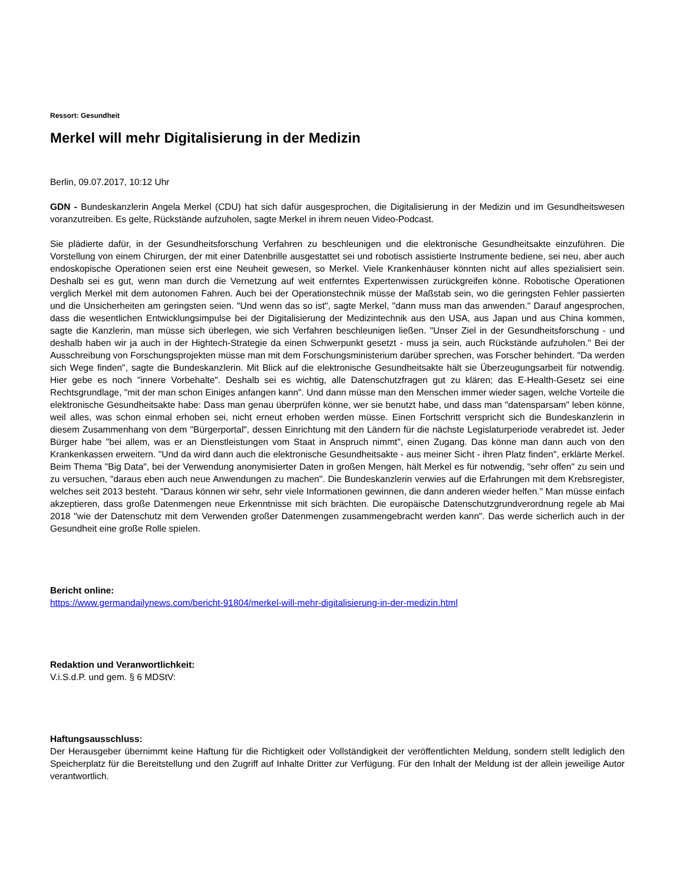Ressort: Gesundheit
Merkel will mehr Digitalisierung in der Medizin
Berlin, 09.07.2017, 10:12 Uhr
GDN - Bundeskanzlerin Angela Merkel (CDU) hat sich dafür ausgesprochen, die Digitalisierung in der Medizin und im Gesundheitswesen voranzutreiben. Es gelte, Rückstände aufzuholen, sagte Merkel in ihrem neuen Video-Podcast.
Sie plädierte dafür, in der Gesundheitsforschung Verfahren zu beschleunigen und die elektronische Gesundheitsakte einzuführen. Die Vorstellung von einem Chirurgen, der mit einer Datenbrille ausgestattet sei und robotisch assistierte Instrumente bediene, sei neu, aber auch endoskopische Operationen seien erst eine Neuheit gewesen, so Merkel. Viele Krankenhäuser könnten nicht auf alles spezialisiert sein. Deshalb sei es gut, wenn man durch die Vernetzung auf weit entferntes Expertenwissen zurückgreifen könne. Robotische Operationen verglich Merkel mit dem autonomen Fahren. Auch bei der Operationstechnik müsse der Maßstab sein, wo die geringsten Fehler passierten und die Unsicherheiten am geringsten seien. "Und wenn das so ist", sagte Merkel, "dann muss man das anwenden." Darauf angesprochen, dass die wesentlichen Entwicklungsimpulse bei der Digitalisierung der Medizintechnik aus den USA, aus Japan und aus China kommen, sagte die Kanzlerin, man müsse sich überlegen, wie sich Verfahren beschleunigen ließen. "Unser Ziel in der Gesundheitsforschung - und deshalb haben wir ja auch in der Hightech-Strategie da einen Schwerpunkt gesetzt - muss ja sein, auch Rückstände aufzuholen." Bei der Ausschreibung von Forschungsprojekten müsse man mit dem Forschungsministerium darüber sprechen, was Forscher behindert. "Da werden sich Wege finden", sagte die Bundeskanzlerin. Mit Blick auf die elektronische Gesundheitsakte hält sie Überzeugungsarbeit für notwendig. Hier gebe es noch "innere Vorbehalte". Deshalb sei es wichtig, alle Datenschutzfragen gut zu klären; das E-Health-Gesetz sei eine Rechtsgrundlage, "mit der man schon Einiges anfangen kann". Und dann müsse man den Menschen immer wieder sagen, welche Vorteile die elektronische Gesundheitsakte habe: Dass man genau überprüfen könne, wer sie benutzt habe, und dass man "datensparsam" leben könne, weil alles, was schon einmal erhoben sei, nicht erneut erhoben werden müsse. Einen Fortschritt verspricht sich die Bundeskanzlerin in diesem Zusammenhang von dem "Bürgerportal", dessen Einrichtung mit den Ländern für die nächste Legislaturperiode verabredet ist. Jeder Bürger habe "bei allem, was er an Dienstleistungen vom Staat in Anspruch nimmt", einen Zugang. Das könne man dann auch von den Krankenkassen erweitern. "Und da wird dann auch die elektronische Gesundheitsakte - aus meiner Sicht - ihren Platz finden", erklärte Merkel. Beim Thema "Big Data", bei der Verwendung anonymisierter Daten in großen Mengen, hält Merkel es für notwendig, "sehr offen" zu sein und zu versuchen, "daraus eben auch neue Anwendungen zu machen". Die Bundeskanzlerin verwies auf die Erfahrungen mit dem Krebsregister, welches seit 2013 besteht. "Daraus können wir sehr, sehr viele Informationen gewinnen, die dann anderen wieder helfen." Man müsse einfach akzeptieren, dass große Datenmengen neue Erkenntnisse mit sich brächten. Die europäische Datenschutzgrundverordnung regele ab Mai 2018 "wie der Datenschutz mit dem Verwenden großer Datenmengen zusammengebracht werden kann". Das werde sicherlich auch in der Gesundheit eine große Rolle spielen.
Bericht online:
https://www.germandailynews.com/bericht-91804/merkel-will-mehr-digitalisierung-in-der-medizin.html
Redaktion und Veranwortlichkeit:
V.i.S.d.P. und gem. § 6 MDStV:
Haftungsausschluss:
Der Herausgeber übernimmt keine Haftung für die Richtigkeit oder Vollständigkeit der veröffentlichten Meldung, sondern stellt lediglich den Speicherplatz für die Bereitstellung und den Zugriff auf Inhalte Dritter zur Verfügung. Für den Inhalt der Meldung ist der allein jeweilige Autor verantwortlich.